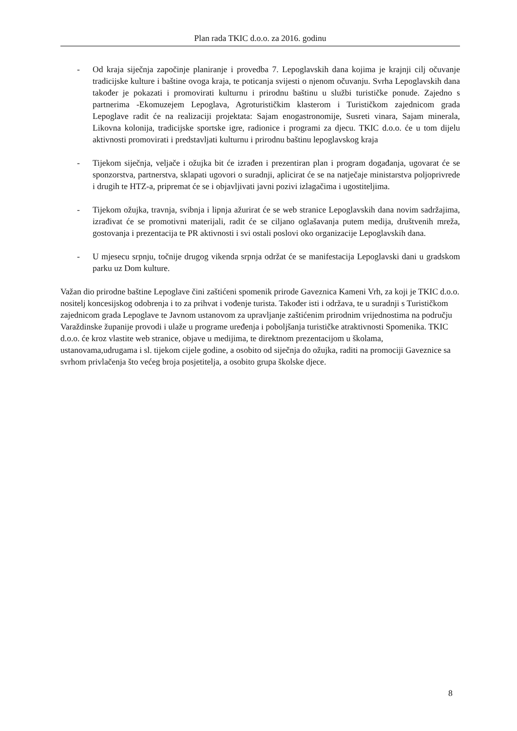Plan rada TKIC d.o.o. za 2016. godinu
- Od kraja siječnja započinje planiranje i provedba 7. Lepoglavskih dana kojima je krajnji cilj očuvanje tradicijske kulture i baštine ovoga kraja, te poticanja svijesti o njenom očuvanju. Svrha Lepoglavskih dana također je pokazati i promovirati kulturnu i prirodnu baštinu u službi turističke ponude. Zajedno s partnerima -Ekomuzejem Lepoglava, Agroturističkim klasterom i Turističkom zajednicom grada Lepoglave radit će na realizaciji projektata: Sajam enogastronomije, Susreti vinara, Sajam minerala, Likovna kolonija, tradicijske sportske igre, radionice i programi za djecu. TKIC d.o.o. će u tom dijelu aktivnosti promovirati i predstavljati kulturnu i prirodnu baštinu lepoglavskog kraja
- Tijekom siječnja, veljače i ožujka bit će izrađen i prezentiran plan i program događanja, ugovarat će se sponzorstva, partnerstva, sklapati ugovori o suradnji, aplicirat će se na natječaje ministarstva poljoprivrede i drugih te HTZ-a, pripremat će se i objavljivati javni pozivi izlagačima i ugostiteljima.
- Tijekom ožujka, travnja, svibnja i lipnja ažurirat će se web stranice Lepoglavskih dana novim sadržajima, izrađivat će se promotivni materijali, radit će se ciljano oglašavanja putem medija, društvenih mreža, gostovanja i prezentacija te PR aktivnosti i svi ostali poslovi oko organizacije Lepoglavskih dana.
- U mjesecu srpnju, točnije drugog vikenda srpnja održat će se manifestacija Lepoglavski dani u gradskom parku uz Dom kulture.
Važan dio prirodne baštine Lepoglave čini zaštićeni spomenik prirode Gaveznica Kameni Vrh, za koji je TKIC d.o.o. nositelj koncesijskog odobrenja i to za prihvat i vođenje turista. Također isti i održava, te u suradnji s Turističkom zajednicom grada Lepoglave te Javnom ustanovom za upravljanje zaštićenim prirodnim vrijednostima na području Varaždinske županije provodi i ulaže u programe uređenja i poboljšanja turističke atraktivnosti Spomenika. TKIC d.o.o. će kroz vlastite web stranice, objave u medijima, te direktnom prezentacijom u školama, ustanovama,udrugama i sl. tijekom cijele godine, a osobito od siječnja do ožujka, raditi na promociji Gaveznice sa svrhom privlačenja što većeg broja posjetitelja, a osobito grupa školske djece.
8